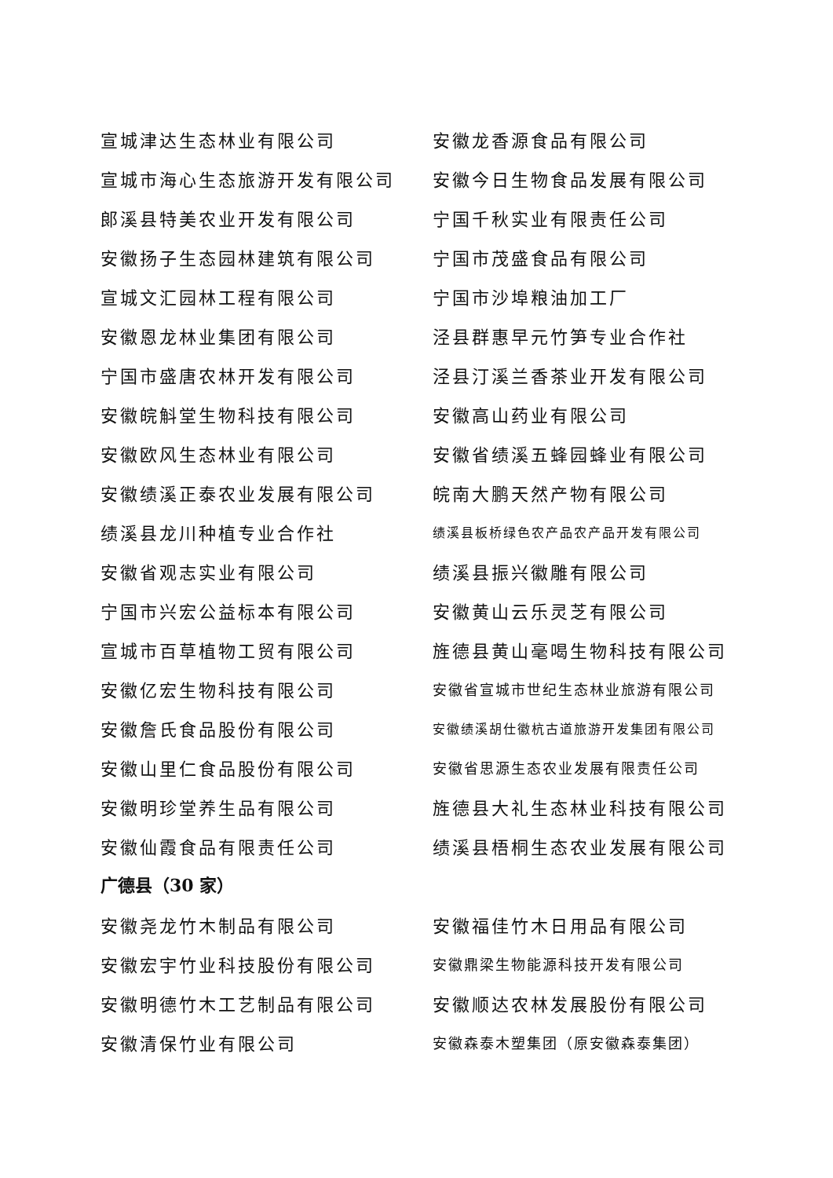宣城津达生态林业有限公司 安徽龙香源食品有限公司
宣城市海心生态旅游开发有限公司 安徽今日生物食品发展有限公司
郎溪县特美农业开发有限公司 宁国千秋实业有限责任公司
安徽扬子生态园林建筑有限公司 宁国市茂盛食品有限公司
宣城文汇园林工程有限公司 宁国市沙埠粮油加工厂
安徽恩龙林业集团有限公司 泾县群惠早元竹笋专业合作社
宁国市盛唐农林开发有限公司 泾县汀溪兰香茶业开发有限公司
安徽皖斛堂生物科技有限公司 安徽高山药业有限公司
安徽欧风生态林业有限公司 安徽省绩溪五蜂园蜂业有限公司
安徽绩溪正泰农业发展有限公司 皖南大鹏天然产物有限公司
绩溪县龙川种植专业合作社
绩溪县板桥绿色农产品农产品开发有限公司
安徽省观志实业有限公司 绩溪县振兴徽雕有限公司
宁国市兴宏公益标本有限公司 安徽黄山云乐灵芝有限公司
宣城市百草植物工贸有限公司 旌德县黄山毫喝生物科技有限公司
安徽亿宏生物科技有限公司
安徽省宣城市世纪生态林业旅游有限公司
安徽詹氏食品股份有限公司
安徽绩溪胡仕徽杭古道旅游开发集团有限公司
安徽山里仁食品股份有限公司
安徽省思源生态农业发展有限责任公司
安徽明珍堂养生品有限公司 旌德县大礼生态林业科技有限公司
安徽仙霞食品有限责任公司 绩溪县梧桐生态农业发展有限公司
广德县（30 家）
安徽尧龙竹木制品有限公司 安徽福佳竹木日用品有限公司
安徽宏宇竹业科技股份有限公司
安徽鼎梁生物能源科技开发有限公司
安徽明德竹木工艺制品有限公司 安徽顺达农林发展股份有限公司
安徽清保竹业有限公司
安徽森泰木塑集团（原安徽森泰集团）